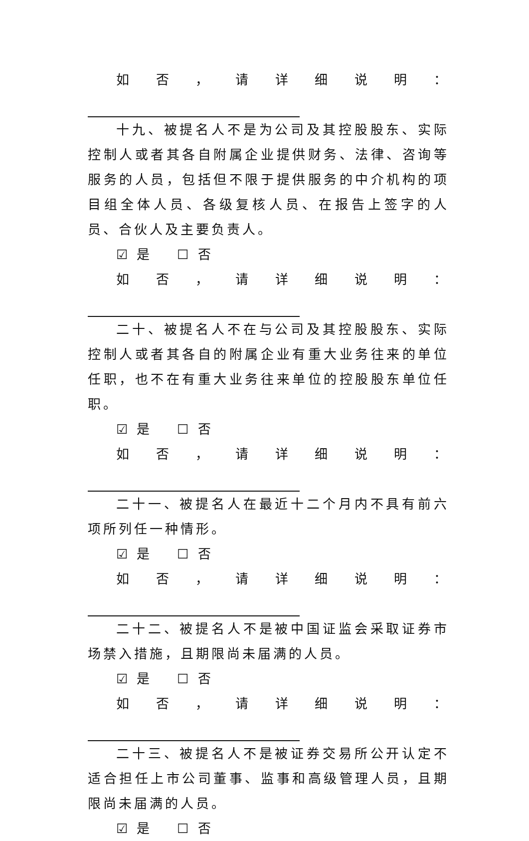如否，请详细说明：
十九、被提名人不是为公司及其控股股东、实际控制人或者其各自附属企业提供财务、法律、咨询等服务的人员，包括但不限于提供服务的中介机构的项目组全体人员、各级复核人员、在报告上签字的人员、合伙人及主要负责人。
☑ 是 ☐ 否
如否，请详细说明：
二十、被提名人不在与公司及其控股股东、实际控制人或者其各自的附属企业有重大业务往来的单位任职，也不在有重大业务往来单位的控股股东单位任职。
☑ 是 ☐ 否
如否，请详细说明：
二十一、被提名人在最近十二个月内不具有前六项所列任一种情形。
☑ 是 ☐ 否
如否，请详细说明：
二十二、被提名人不是被中国证监会采取证券市场禁入措施，且期限尚未届满的人员。
☑ 是 ☐ 否
如否，请详细说明：
二十三、被提名人不是被证券交易所公开认定不适合担任上市公司董事、监事和高级管理人员，且期限尚未届满的人员。
☑ 是 ☐ 否